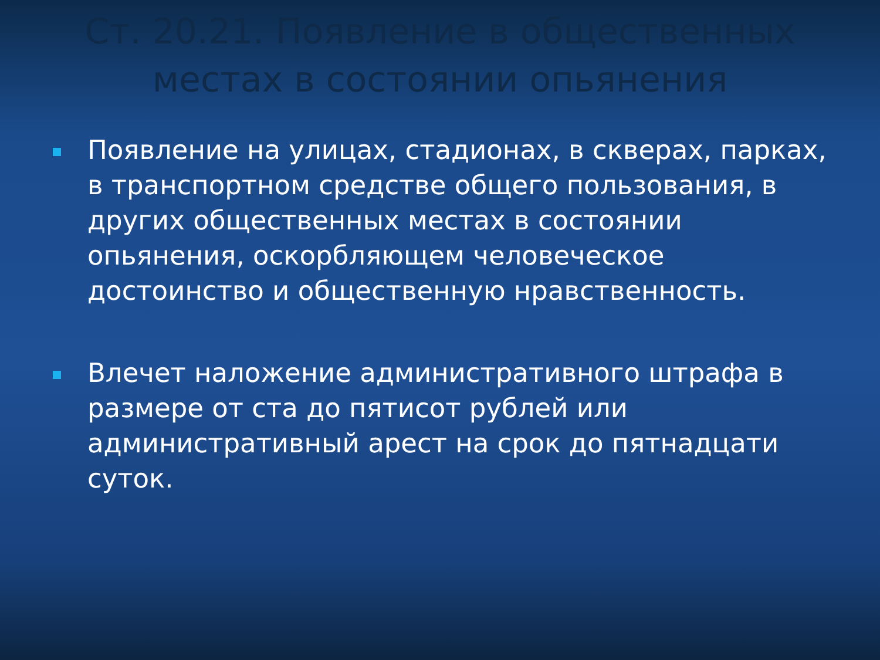Ст. 20.21. Появление в общественных местах в состоянии опьянения
Появление на улицах, стадионах, в скверах, парках, в транспортном средстве общего пользования, в других общественных местах в состоянии опьянения, оскорбляющем человеческое достоинство и общественную нравственность.
Влечет наложение административного штрафа в размере от ста до пятисот рублей или административный арест на срок до пятнадцати суток.